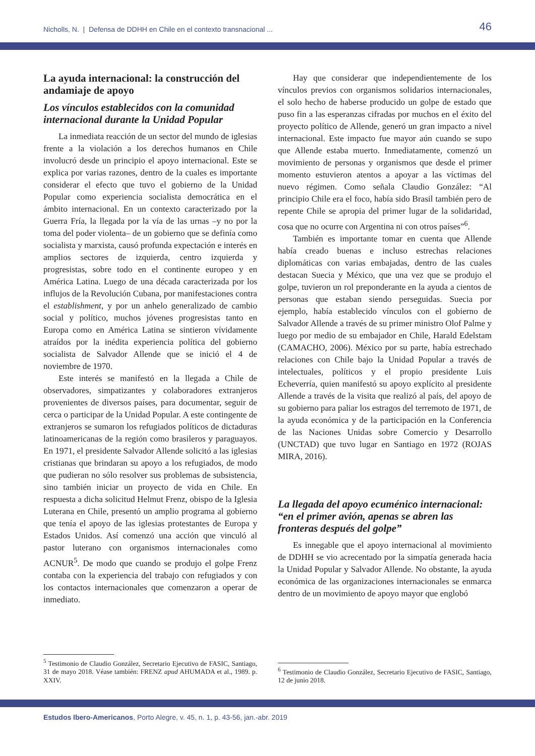Nicholls, N. | Defensa de DDHH en Chile en el contexto transnacional ...
46
La ayuda internacional: la construcción del andamiaje de apoyo
Los vínculos establecidos con la comunidad internacional durante la Unidad Popular
La inmediata reacción de un sector del mundo de iglesias frente a la violación a los derechos humanos en Chile involucró desde un principio el apoyo internacional. Este se explica por varias razones, dentro de la cuales es importante considerar el efecto que tuvo el gobierno de la Unidad Popular como experiencia socialista democrática en el ámbito internacional. En un contexto caracterizado por la Guerra Fría, la llegada por la vía de las urnas –y no por la toma del poder violenta– de un gobierno que se definía como socialista y marxista, causó profunda expectación e interés en amplios sectores de izquierda, centro izquierda y progresistas, sobre todo en el continente europeo y en América Latina. Luego de una década caracterizada por los influjos de la Revolución Cubana, por manifestaciones contra el establishment, y por un anhelo generalizado de cambio social y político, muchos jóvenes progresistas tanto en Europa como en América Latina se sintieron vívidamente atraídos por la inédita experiencia política del gobierno socialista de Salvador Allende que se inició el 4 de noviembre de 1970.
Este interés se manifestó en la llegada a Chile de observadores, simpatizantes y colaboradores extranjeros provenientes de diversos países, para documentar, seguir de cerca o participar de la Unidad Popular. A este contingente de extranjeros se sumaron los refugiados políticos de dictaduras latinoamericanas de la región como brasileros y paraguayos. En 1971, el presidente Salvador Allende solicitó a las iglesias cristianas que brindaran su apoyo a los refugiados, de modo que pudieran no sólo resolver sus problemas de subsistencia, sino también iniciar un proyecto de vida en Chile. En respuesta a dicha solicitud Helmut Frenz, obispo de la Iglesia Luterana en Chile, presentó un amplio programa al gobierno que tenía el apoyo de las iglesias protestantes de Europa y Estados Unidos. Así comenzó una acción que vinculó al pastor luterano con organismos internacionales como ACNUR<sup>5</sup>. De modo que cuando se produjo el golpe Frenz contaba con la experiencia del trabajo con refugiados y con los contactos internacionales que comenzaron a operar de inmediato.
<sup>5</sup> Testimonio de Claudio González, Secretario Ejecutivo de FASIC, Santiago, 31 de mayo 2018. Véase también: FRENZ apud AHUMADA et al., 1989. p. XXIV.
Hay que considerar que independientemente de los vínculos previos con organismos solidarios internacionales, el solo hecho de haberse producido un golpe de estado que puso fin a las esperanzas cifradas por muchos en el éxito del proyecto político de Allende, generó un gran impacto a nivel internacional. Este impacto fue mayor aún cuando se supo que Allende estaba muerto. Inmediatamente, comenzó un movimiento de personas y organismos que desde el primer momento estuvieron atentos a apoyar a las víctimas del nuevo régimen. Como señala Claudio González: “Al principio Chile era el foco, había sido Brasil también pero de repente Chile se apropia del primer lugar de la solidaridad, cosa que no ocurre con Argentina ni con otros países”<sup>6</sup>.
También es importante tomar en cuenta que Allende había creado buenas e incluso estrechas relaciones diplomáticas con varias embajadas, dentro de las cuales destacan Suecia y México, que una vez que se produjo el golpe, tuvieron un rol preponderante en la ayuda a cientos de personas que estaban siendo perseguidas. Suecia por ejemplo, había establecido vínculos con el gobierno de Salvador Allende a través de su primer ministro Olof Palme y luego por medio de su embajador en Chile, Harald Edelstam (CAMACHO, 2006). México por su parte, había estrechado relaciones con Chile bajo la Unidad Popular a través de intelectuales, políticos y el propio presidente Luis Echeverría, quien manifestó su apoyo explícito al presidente Allende a través de la visita que realizó al país, del apoyo de su gobierno para paliar los estragos del terremoto de 1971, de la ayuda económica y de la participación en la Conferencia de las Naciones Unidas sobre Comercio y Desarrollo (UNCTAD) que tuvo lugar en Santiago en 1972 (ROJAS MIRA, 2016).
La llegada del apoyo ecuménico internacional: “en el primer avión, apenas se abren las fronteras después del golpe”
Es innegable que el apoyo internacional al movimiento de DDHH se vio acrecentado por la simpatía generada hacia la Unidad Popular y Salvador Allende. No obstante, la ayuda económica de las organizaciones internacionales se enmarca dentro de un movimiento de apoyo mayor que englobó
<sup>6</sup> Testimonio de Claudio González, Secretario Ejecutivo de FASIC, Santiago, 12 de junio 2018.
Estudos Ibero-Americanos, Porto Alegre, v. 45, n. 1, p. 43-56, jan.-abr. 2019